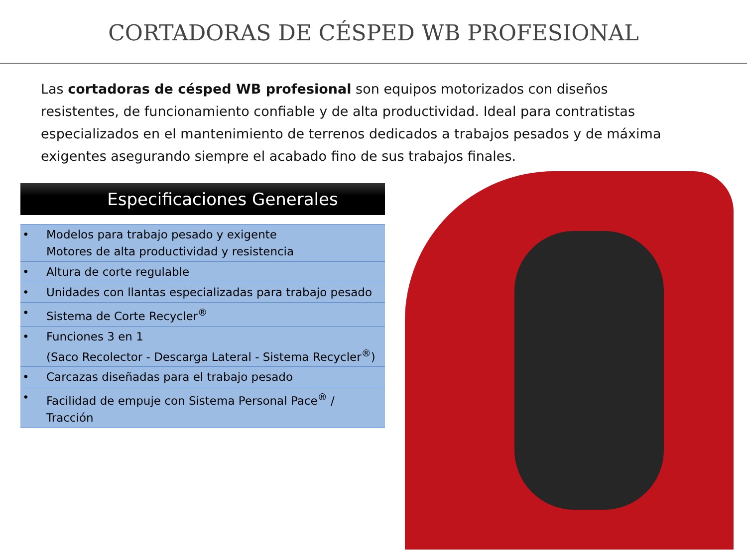CORTADORAS DE CÉSPED WB PROFESIONAL
Las cortadoras de césped WB profesional son equipos motorizados con diseños resistentes, de funcionamiento confiable y de alta productividad. Ideal para contratistas especializados en el mantenimiento de terrenos dedicados a trabajos pesados y de máxima exigentes asegurando siempre el acabado fino de sus trabajos finales.
Especificaciones Generales
| • | Modelos para trabajo pesado y exigente Motores de alta productividad y resistencia |
| • | Altura de corte regulable |
| • | Unidades con llantas especializadas para trabajo pesado |
| • | Sistema de Corte Recycler<sup>®</sup> |
| • | Funciones 3 en 1 (Saco Recolector - Descarga Lateral - Sistema Recycler<sup>®</sup>) |
| • | Carcazas diseñadas para el trabajo pesado |
| • | Facilidad de empuje con Sistema Personal Pace<sup>®</sup> / Tracción |